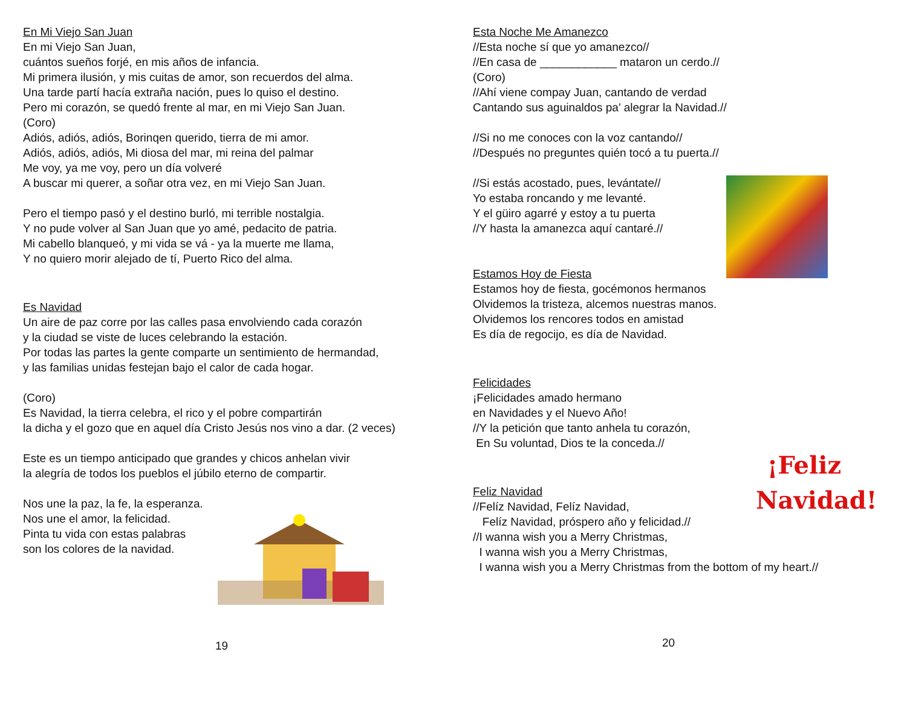En Mi Viejo San Juan
En mi Viejo San Juan,
cuántos sueños forjé, en mis años de infancia.
Mi primera ilusión, y mis cuitas de amor, son recuerdos del alma.
Una tarde partí hacía extraña nación, pues lo quiso el destino.
Pero mi corazón, se quedó frente al mar, en mi Viejo San Juan.
(Coro)
Adiós, adiós, adiós, Borinqen querido, tierra de mi amor.
Adiós, adiós, adiós, Mi diosa del mar, mi reina del palmar
Me voy, ya me voy, pero un día volveré
A buscar mi querer, a soñar otra vez, en mi Viejo San Juan.
Pero el tiempo pasó y el destino burló, mi terrible nostalgia.
Y no pude volver al San Juan que yo amé, pedacito de patria.
Mi cabello blanqueó, y mi vida se vá - ya la muerte me llama,
Y no quiero morir alejado de tí, Puerto Rico del alma.
Es Navidad
Un aire de paz corre por las calles pasa envolviendo cada corazón
y la ciudad se viste de luces celebrando la estación.
Por todas las partes la gente comparte un sentimiento de hermandad,
y las familias unidas festejan bajo el calor de cada hogar.
(Coro)
Es Navidad, la tierra celebra, el rico y el pobre compartirán
la dicha y el gozo que en aquel día Cristo Jesús nos vino a dar. (2 veces)
Este es un tiempo anticipado que grandes y chicos anhelan vivir
la alegría de todos los pueblos el júbilo eterno de compartir.
Nos une la paz, la fe, la esperanza.
Nos une el amor, la felicidad.
Pinta tu vida con estas palabras
son los colores de la navidad.
19
Esta Noche Me Amanezco
//Esta noche sí que yo amanezco//
//En casa de ____________ mataron un cerdo.//
(Coro)
//Ahí viene compay Juan, cantando de verdad
Cantando sus aguinaldos pa’ alegrar la Navidad.//
//Si no me conoces con la voz cantando//
//Después no preguntes quién tocó a tu puerta.//
//Si estás acostado, pues, levántate//
Yo estaba roncando y me levanté.
Y el güiro agarré y estoy a tu puerta
//Y hasta la amanezca aquí cantaré.//
Estamos Hoy de Fiesta
Estamos hoy de fiesta, gocémonos hermanos
Olvidemos la tristeza, alcemos nuestras manos.
Olvidemos los rencores todos en amistad
Es día de regocijo, es día de Navidad.
Felicidades
¡Felicidades amado hermano
en Navidades y el Nuevo Año!
//Y la petición que tanto anhela tu corazón,
En Su voluntad, Dios te la conceda.//
¡Feliz
Navidad!
Feliz Navidad
//Felíz Navidad, Felíz Navidad,
Felíz Navidad, próspero año y felicidad.//
//I wanna wish you a Merry Christmas,
I wanna wish you a Merry Christmas,
I wanna wish you a Merry Christmas from the bottom of my heart.//
20